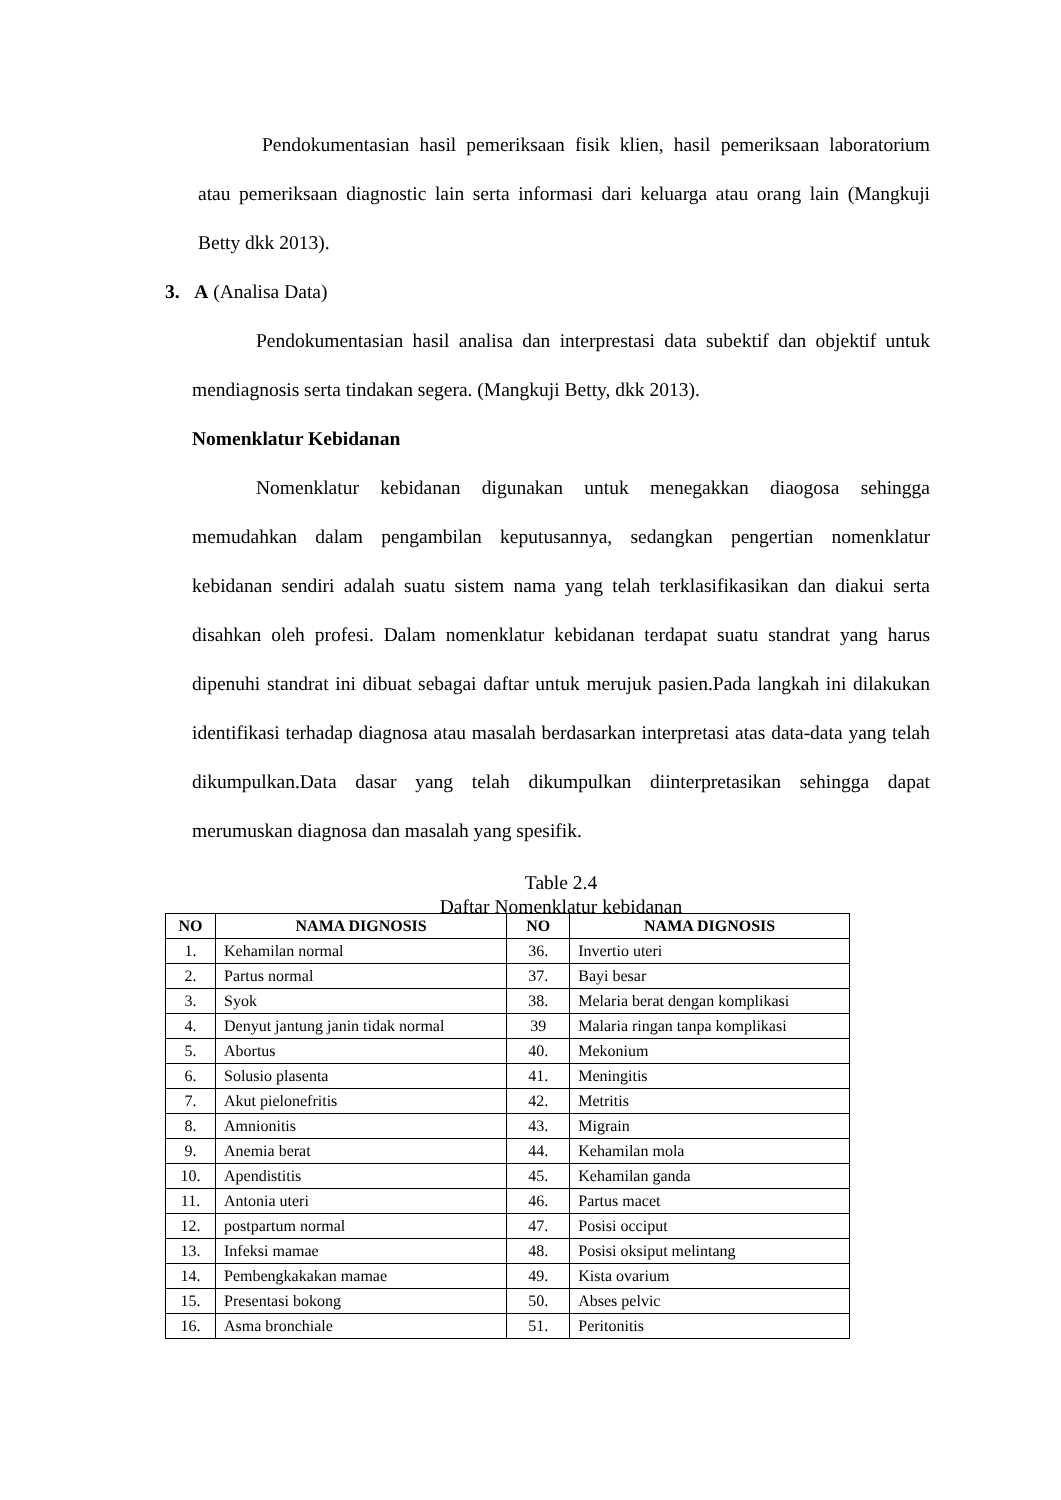Pendokumentasian hasil pemeriksaan fisik klien, hasil pemeriksaan laboratorium atau pemeriksaan diagnostic lain serta informasi dari keluarga atau orang lain (Mangkuji Betty dkk 2013).
3. A (Analisa Data)
Pendokumentasian hasil analisa dan interprestasi data subektif dan objektif untuk mendiagnosis serta tindakan segera. (Mangkuji Betty, dkk 2013).
Nomenklatur Kebidanan
Nomenklatur kebidanan digunakan untuk menegakkan diaogosa sehingga memudahkan dalam pengambilan keputusannya, sedangkan pengertian nomenklatur kebidanan sendiri adalah suatu sistem nama yang telah terklasifikasikan dan diakui serta disahkan oleh profesi. Dalam nomenklatur kebidanan terdapat suatu standrat yang harus dipenuhi standrat ini dibuat sebagai daftar untuk merujuk pasien.Pada langkah ini dilakukan identifikasi terhadap diagnosa atau masalah berdasarkan interpretasi atas data-data yang telah dikumpulkan.Data dasar yang telah dikumpulkan diinterpretasikan sehingga dapat merumuskan diagnosa dan masalah yang spesifik.
Table 2.4
Daftar Nomenklatur kebidanan
| NO | NAMA DIGNOSIS | NO | NAMA DIGNOSIS |
| --- | --- | --- | --- |
| 1. | Kehamilan normal | 36. | Invertio uteri |
| 2. | Partus normal | 37. | Bayi besar |
| 3. | Syok | 38. | Melaria berat dengan komplikasi |
| 4. | Denyut jantung janin tidak normal | 39 | Malaria ringan tanpa komplikasi |
| 5. | Abortus | 40. | Mekonium |
| 6. | Solusio plasenta | 41. | Meningitis |
| 7. | Akut pielonefritis | 42. | Metritis |
| 8. | Amnionitis | 43. | Migrain |
| 9. | Anemia berat | 44. | Kehamilan mola |
| 10. | Apendistitis | 45. | Kehamilan ganda |
| 11. | Antonia uteri | 46. | Partus macet |
| 12. | postpartum normal | 47. | Posisi occiput |
| 13. | Infeksi mamae | 48. | Posisi oksiput melintang |
| 14. | Pembengkakakan mamae | 49. | Kista ovarium |
| 15. | Presentasi bokong | 50. | Abses pelvic |
| 16. | Asma bronchiale | 51. | Peritonitis |